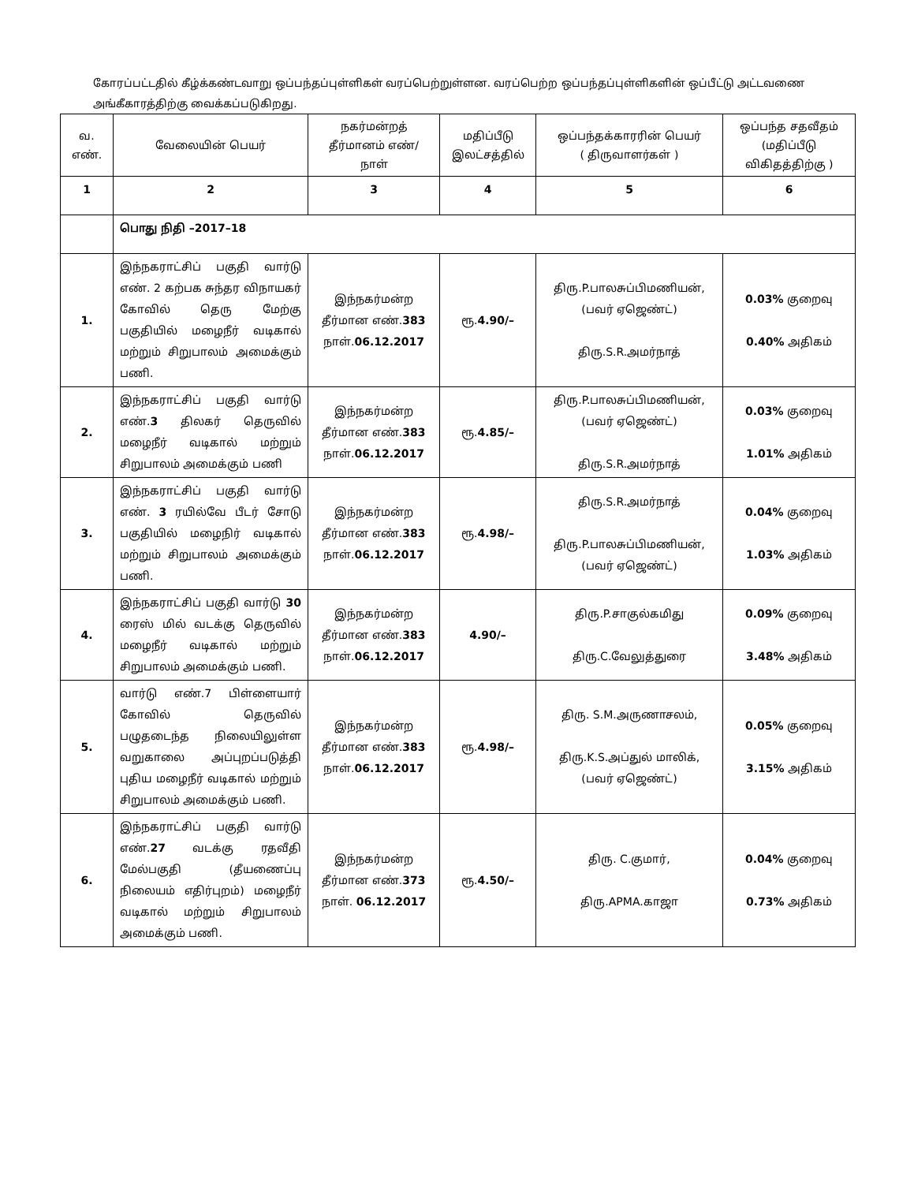கோரப்பட்டதில் கீழ்க்கண்டவாறு ஒப்பந்தப்புள்ளிகள் வரப்பெற்றுள்ளன. வரப்பெற்ற ஒப்பந்தப்புள்ளிகளின் ஒப்பீட்டு அட்டவணை அங்கீகாரத்திற்கு வைக்கப்படுகிறது.
| வ. எண். | வேலையின் பெயர் | நகர்மன்றத் தீர்மானம் எண்/ நாள் | மதிப்பீடு இலட்சத்தில் | ஒப்பந்தக்காரரின் பெயர் ( திருவாளர்கள் ) | ஒப்பந்த சதவீதம் (மதிப்பீடு விகிதத்திற்கு ) |
| --- | --- | --- | --- | --- | --- |
| 1 | 2 | 3 | 4 | 5 | 6 |
| | பொது நிதி –2017–18 | | | | |
| 1. | இந்நகராட்சிப் பகுதி வார்டு எண். 2 கற்பக சுந்தர விநாயகர் கோவில் தெரு மேற்கு பகுதியில் மழைநீர் வடிகால் மற்றும் சிறுபாலம் அமைக்கும் பணி. | இந்நகர்மன்ற தீர்மான எண். 383 நாள். 06.12.2017 | ரூ. 4.90/– | திரு.P.பாலசுப்பிமணியன், (பவர் ஏஜெண்ட்) திரு.S.R.அமர்நாத் | 0.03% குறைவு 0.40% அதிகம் |
| 2. | இந்நகராட்சிப் பகுதி வார்டு எண். 3 திலகர் தெருவில் மழைநீர் வடிகால் மற்றும் சிறுபாலம் அமைக்கும் பணி | இந்நகர்மன்ற தீர்மான எண். 383 நாள். 06.12.2017 | ரூ. 4.85/– | திரு.P.பாலசுப்பிமணியன், (பவர் ஏஜெண்ட்) திரு.S.R.அமர்நாத் | 0.03% குறைவு 1.01% அதிகம் |
| 3. | இந்நகராட்சிப் பகுதி வார்டு எண். 3 ரயில்வே பீடர் சோடு பகுதியில் மழைநிர் வடிகால் மற்றும் சிறுபாலம் அமைக்கும் பணி. | இந்நகர்மன்ற தீர்மான எண். 383 நாள். 06.12.2017 | ரூ. 4.98/– | திரு.S.R.அமர்நாத் திரு.P.பாலசுப்பிமணியன், (பவர் ஏஜெண்ட்) | 0.04% குறைவு 1.03% அதிகம் |
| 4. | இந்நகராட்சிப் பகுதி வார்டு 30 ரைஸ் மில் வடக்கு தெருவில் மழைநீர் வடிகால் மற்றும் சிறுபாலம் அமைக்கும் பணி. | இந்நகர்மன்ற தீர்மான எண். 383 நாள். 06.12.2017 | 4.90/– | திரு.P.சாகுல்கமிது திரு.C.வேலுத்துரை | 0.09% குறைவு 3.48% அதிகம் |
| 5. | வார்டு எண்.7 பிள்ளையார் கோவில் தெருவில் பழுதடைந்த நிலையிலுள்ள வறுகாலை அப்புறப்படுத்தி புதிய மழைநீர் வடிகால் மற்றும் சிறுபாலம் அமைக்கும் பணி. | இந்நகர்மன்ற தீர்மான எண். 383 நாள். 06.12.2017 | ரூ. 4.98/– | திரு. S.M.அருணாசலம், திரு.K.S.அப்துல் மாலிக், (பவர் ஏஜெண்ட்) | 0.05% குறைவு 3.15% அதிகம் |
| 6. | இந்நகராட்சிப் பகுதி வார்டு எண். 27 வடக்கு ரதவீதி மேல்பகுதி (தீயணைப்பு நிலையம் எதிர்புறம்) மழைநீர் வடிகால் மற்றும் சிறுபாலம் அமைக்கும் பணி. | இந்நகர்மன்ற தீர்மான எண். 373 நாள். 06.12.2017 | ரூ. 4.50/– | திரு. C.குமார், திரு.APMA.காஜா | 0.04% குறைவு 0.73% அதிகம் |